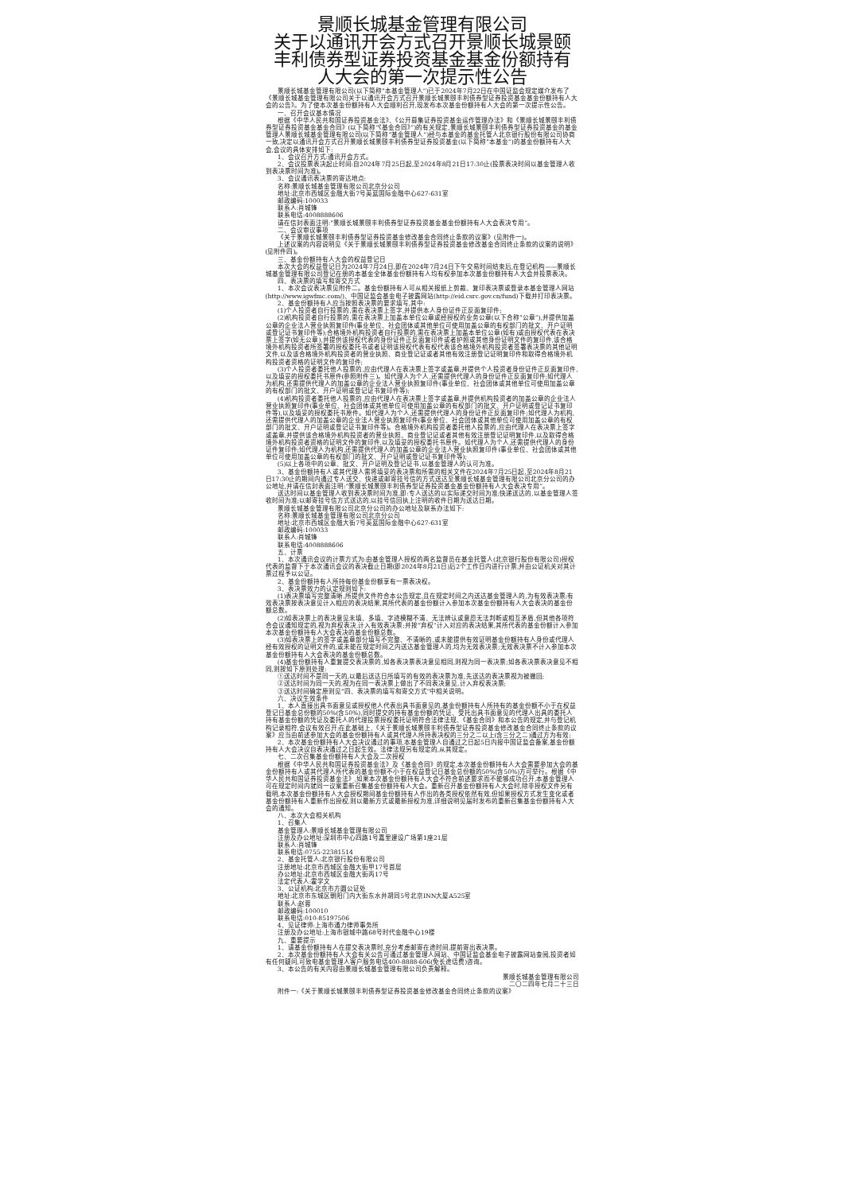景顺长城基金管理有限公司
关于以通讯开会方式召开景顺长城景颐丰利债券型证券投资基金基金份额持有人大会的第一次提示性公告
景顺长城基金管理有限公司(以下简称“本基金管理人”)已于2024年7月22日在中国证监会规定媒介发布了《景顺长城基金管理有限公司关于以通讯开会方式召开景顺长城景颐丰利债券型证券投资基金基金份额持有人大会的公告》。为了使本次基金份额持有人大会顺利召开,现发布本次基金份额持有人大会的第一次提示性公告。
一、召开会议基本情况
根据《中华人民共和国证券投资基金法》、《公开募集证券投资基金运作管理办法》和《景顺长城景颐丰利债券型证券投资基金基金合同》(以下简称“《基金合同》”)的有关规定,景顺长城景颐丰利债券型证券投资基金的基金管理人景顺长城基金管理有限公司(以下简称“基金管理人”)经与本基金的基金托管人北京银行股份有限公司协商一致,决定以通讯开会方式召开景顺长城景颐丰利债券型证券投资基金(以下简称“本基金”)的基金份额持有人大会,会议的具体安排如下:
1、会议召开方式:通讯开会方式。
2、会议投票表决起止时间:自2024年7月25日起,至2024年8月21日17:30止(投票表决时间以基金管理人收到表决票时间为准)。
3、会议通讯表决票的寄达地点:
名称:景顺长城基金管理有限公司北京分公司
地址:北京市西城区金融大街7号英蓝国际金融中心627-631室
邮政编码:100033
联系人:肖城锋
联系电话:4008888606
请在信封表面注明:“景顺长城景颐丰利债券型证券投资基金基金份额持有人大会表决专用”。
二、会议审议事项
《关于景顺长城景颐丰利债券型证券投资基金修改基金合同终止条款的议案》(见附件一)。
上述议案的内容说明见《关于景顺长城景颐丰利债券型证券投资基金修改基金合同终止条款的议案的说明》(见附件四)。
三、基金份额持有人大会的权益登记日
本次大会的权益登记日为2024年7月24日,即在2024年7月24日下午交易时间结束后,在登记机构——景顺长城基金管理有限公司登记在册的本基金全体基金份额持有人均有权参加本次基金份额持有人大会并投票表决。
四、表决票的填写和寄交方式
1、本次会议表决票见附件二。基金份额持有人可从相关报纸上剪裁、复印表决票或登录本基金管理人网站(http://www.igwfmc.com/)、中国证监会基金电子披露网站(http://eid.csrc.gov.cn/fund)下载并打印表决票。
2、基金份额持有人应当按照表决票的要求填写,其中:
(1)个人投资者自行投票的,需在表决票上签字,并提供本人身份证件正反面复印件;
(2)机构投资者自行投票的,需在表决票上加盖本单位公章或经授权的业务公章(以下合称“公章”),并提供加盖公章的企业法人营业执照复印件(事业单位、社会团体或其他单位可使用加盖公章的有权部门的批文、开户证明或登记证书复印件等);合格境外机构投资者自行投票的,需在表决票上加盖本单位公章(如有)或由授权代表在表决票上签字(如无公章),并提供该授权代表的身份证件正反面复印件或者护照或其他身份证明文件的复印件,该合格境外机构投资者所签署的授权委托书或者证明该授权代表有权代表该合格境外机构投资者签署表决票的其他证明文件,以及该合格境外机构投资者的营业执照、商业登记证或者其他有效注册登记证明复印件和取得合格境外机构投资者资格的证明文件的复印件;
(3)个人投资者委托他人投票的,应由代理人在表决票上签字或盖章,并提供个人投资者身份证件正反面复印件,以及填妥的授权委托书原件(参照附件三)。如代理人为个人,还需提供代理人的身份证件正反面复印件;如代理人为机构,还需提供代理人的加盖公章的企业法人营业执照复印件(事业单位、社会团体或其他单位可使用加盖公章的有权部门的批文、开户证明或登记证书复印件等);
(4)机构投资者委托他人投票的,应由代理人在表决票上签字或盖章,并提供机构投资者的加盖公章的企业法人营业执照复印件(事业单位、社会团体或其他单位可使用加盖公章的有权部门的批文、开户证明或登记证书复印件等),以及填妥的授权委托书原件。如代理人为个人,还需提供代理人的身份证件正反面复印件;如代理人为机构,还需提供代理人的加盖公章的企业法人营业执照复印件(事业单位、社会团体或其他单位可使用加盖公章的有权部门的批文、开户证明或登记证书复印件等)。合格境外机构投资者委托他人投票的,应由代理人在表决票上签字或盖章,并提供该合格境外机构投资者的营业执照、商业登记证或者其他有效注册登记证明复印件,以及取得合格境外机构投资者资格的证明文件的复印件,以及填妥的授权委托书原件。如代理人为个人,还需提供代理人的身份证件复印件;如代理人为机构,还需提供代理人的加盖公章的企业法人营业执照复印件(事业单位、社会团体或其他单位可使用加盖公章的有权部门的批文、开户证明或登记证书复印件等);
(5)以上各项中的公章、批文、开户证明及登记证书,以基金管理人的认可为准。
3、基金份额持有人或其代理人需将填妥的表决票和所需的相关文件在2024年7月25日起,至2024年8月21日17:30止的期间内通过专人送交、快递或邮寄挂号信的方式送达至景顺长城基金管理有限公司北京分公司的办公地址,并请在信封表面注明:“景顺长城景颐丰利债券型证券投资基金基金份额持有人大会表决专用”。
送达时间以基金管理人收到表决票时间为准,即:专人送达的以实际递交时间为准;快递送达的,以基金管理人签收时间为准;以邮寄挂号信方式送达的,以挂号信回执上注明的收件日期为送达日期。
景顺长城基金管理有限公司北京分公司的办公地址及联系办法如下:
名称:景顺长城基金管理有限公司北京分公司
地址:北京市西城区金融大街7号英蓝国际金融中心627-631室
邮政编码:100033
联系人:肖城锋
联系电话:4008888606
五、计票
1、本次通讯会议的计票方式为:由基金管理人授权的两名监督员在基金托管人(北京银行股份有限公司)授权代表的监督下于本次通讯会议的表决截止日期(即2024年8月21日)后2个工作日内进行计票,并由公证机关对其计票过程予以公证。
2、基金份额持有人所持每份基金份额享有一票表决权。
3、表决票效力的认定规则如下:
(1)表决票填写完整清晰,所提供文件符合本公告规定,且在规定时间之内送达基金管理人的,为有效表决票;有效表决票按表决意见计入相应的表决结果,其所代表的基金份额计入参加本次基金份额持有人大会表决的基金份额总数。
(2)如表决票上的表决意见未填、多填、字迹模糊不清、无法辨认或意愿无法判断或相互矛盾,但其他各项符合会议通知规定的,视为弃权表决,计入有效表决票;并按“弃权”计入对应的表决结果,其所代表的基金份额计入参加本次基金份额持有人大会表决的基金份额总数。
(3)如表决票上的签字或盖章部分填写不完整、不清晰的,或未能提供有效证明基金份额持有人身份或代理人经有效授权的证明文件的,或未能在规定时间之内送达基金管理人的,均为无效表决票;无效表决票不计入参加本次基金份额持有人大会表决的基金份额总数。
(4)基金份额持有人重复提交表决票的,如各表决票表决意见相同,则视为同一表决票;如各表决票表决意见不相同,则按如下原则处理:
①送达时间不是同一天的,以最后送达日所填写的有效的表决票为准,先送达的表决票视为被撤回;
②送达时间为同一天的,视为在同一表决票上做出了不同表决意见,计入弃权表决票;
③送达时间确定原则见“四、表决票的填写和寄交方式”中相关说明。
六、决议生效条件
1、本人直接出具书面意见或授权他人代表出具书面意见的,基金份额持有人所持有的基金份额不小于在权益登记日基金总份额的50%(含50%),同时提交的持有基金份额的凭证、受托出具书面意见的代理人出具的委托人持有基金份额的凭证及委托人的代理投票授权委托证明符合法律法规、《基金合同》和本公告的规定,并与登记机构记录相符,会议有效召开;在此基础上,《关于景顺长城景颐丰利债券型证券投资基金修改基金合同终止条款的议案》应当由前述参加大会的基金份额持有人或其代理人所持表决权的三分之二以上(含三分之二)通过方为有效;
2、本次基金份额持有人大会决议通过的事项,本基金管理人自通过之日起5日内报中国证监会备案,基金份额持有人大会决议自表决通过之日起生效。法律法规另有规定的,从其规定。
七、二次召集基金份额持有人大会及二次授权
根据《中华人民共和国证券投资基金法》及《基金合同》的规定,本次基金份额持有人大会需要参加大会的基金份额持有人或其代理人所代表的基金份额不小于在权益登记日基金总份额的50%(含50%)方可举行。根据《中华人民共和国证券投资基金法》,如果本次基金份额持有人大会不符合前述要求而不能够成功召开,本基金管理人可在规定时间内就同一议案重新召集基金份额持有人大会。重新召开基金份额持有人大会时,除非授权文件另有载明,本次基金份额持有人大会授权期间基金份额持有人作出的各类授权依然有效,但如果授权方式发生变化或者基金份额持有人重新作出授权,则以最新方式或最新授权为准,详细说明见届时发布的重新召集基金份额持有人大会的通知。
八、本次大会相关机构
1、召集人
基金管理人:景顺长城基金管理有限公司
注册及办公地址:深圳市中心四路1号嘉里建设广场第1座21层
联系人:肖城锋
联系电话:0755-22381514
2、基金托管人:北京银行股份有限公司
注册地址:北京市西城区金融大街甲17号首层
办公地址:北京市西城区金融大街丙17号
法定代表人:霍学文
3、公证机构:北京市方圆公证处
地址:北京市东城区朝阳门内大街东水井胡同5号北京INN大厦A525室
联系人:赵蓉
邮政编码:100010
联系电话:010-85197506
4、见证律师:上海市通力律师事务所
注册及办公地址:上海市银城中路68号时代金融中心19楼
九、重要提示
1、请基金份额持有人在提交表决票时,充分考虑邮寄在途时间,提前寄出表决票。
2、本次基金份额持有人大会有关公告可通过基金管理人网站、中国证监会基金电子披露网站查阅,投资者如有任何疑问,可致电基金管理人客户服务电话400-8888-606(免长途话费)咨询。
3、本公告的有关内容由景顺长城基金管理有限公司负责解释。
景顺长城基金管理有限公司
二〇二四年七月二十三日
附件一:《关于景顺长城景颐丰利债券型证券投资基金修改基金合同终止条款的议案》